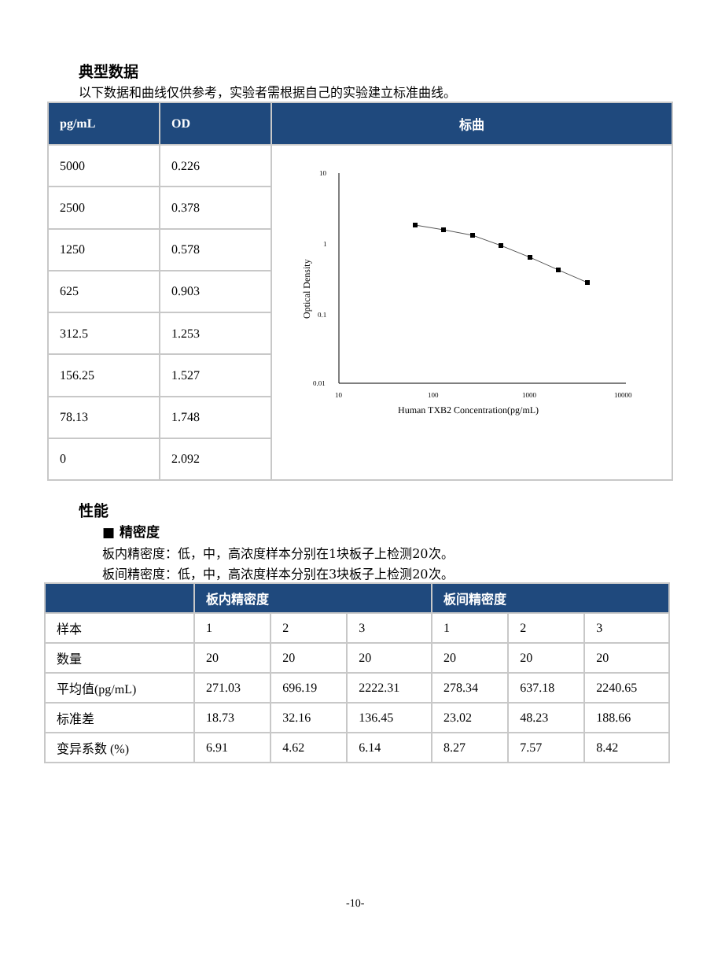典型数据
以下数据和曲线仅供参考，实验者需根据自己的实验建立标准曲线。
| pg/mL | OD | 标曲 |
| --- | --- | --- |
| 5000 | 0.226 | 10 1 0.1 0.01 10 100 1000 10000 Human TXB2 Concentration(pg/mL) Optical Density |
| 2500 | 0.378 | |
| 1250 | 0.578 | |
| 625 | 0.903 | |
| 312.5 | 1.253 | |
| 156.25 | 1.527 | |
| 78.13 | 1.748 | |
| 0 | 2.092 | |
性能
■ 精密度
板内精密度：低，中，高浓度样本分别在1块板子上检测20次。
板间精密度：低，中，高浓度样本分别在3块板子上检测20次。
| | 板内精密度 | | | 板间精密度 | | |
| --- | --- | --- | --- | --- | --- | --- |
| 样本 | 1 | 2 | 3 | 1 | 2 | 3 |
| 数量 | 20 | 20 | 20 | 20 | 20 | 20 |
| 平均值(pg/mL) | 271.03 | 696.19 | 2222.31 | 278.34 | 637.18 | 2240.65 |
| 标准差 | 18.73 | 32.16 | 136.45 | 23.02 | 48.23 | 188.66 |
| 变异系数 (%) | 6.91 | 4.62 | 6.14 | 8.27 | 7.57 | 8.42 |
-10-